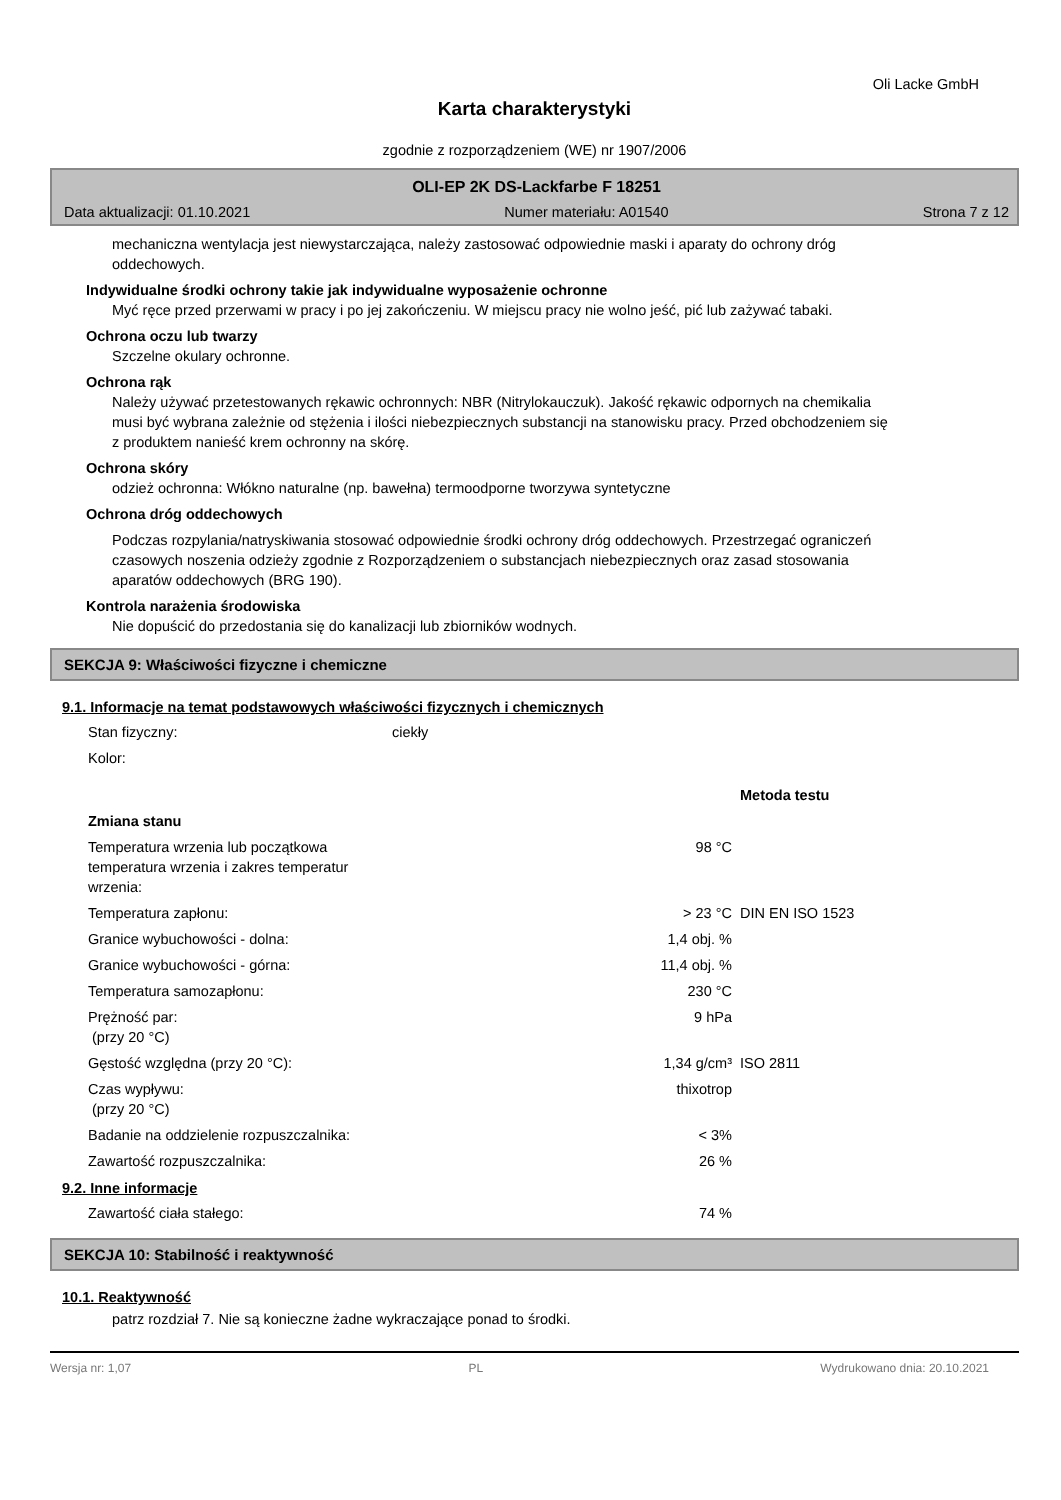Oli Lacke GmbH
Karta charakterystyki
zgodnie z rozporządzeniem (WE) nr 1907/2006
OLI-EP 2K DS-Lackfarbe F 18251
Data aktualizacji: 01.10.2021 Numer materiału: A01540 Strona 7 z 12
mechaniczna wentylacja jest niewystarczająca, należy zastosować odpowiednie maski i aparaty do ochrony dróg oddechowych.
Indywidualne środki ochrony takie jak indywidualne wyposażenie ochronne
Myć ręce przed przerwami w pracy i po jej zakończeniu. W miejscu pracy nie wolno jeść, pić lub zażywać tabaki.
Ochrona oczu lub twarzy
Szczelne okulary ochronne.
Ochrona rąk
Należy używać przetestowanych rękawic ochronnych: NBR (Nitrylokauczuk). Jakość rękawic odpornych na chemikalia musi być wybrana zależnie od stężenia i ilości niebezpiecznych substancji na stanowisku pracy. Przed obchodzeniem się z produktem nanieść krem ochronny na skórę.
Ochrona skóry
odzież ochronna: Włókno naturalne (np. bawełna) termoodporne tworzywa syntetyczne
Ochrona dróg oddechowych
Podczas rozpylania/natryskiwania stosować odpowiednie środki ochrony dróg oddechowych. Przestrzegać ograniczeń czasowych noszenia odzieży zgodnie z Rozporządzeniem o substancjach niebezpiecznych oraz zasad stosowania aparatów oddechowych (BRG 190).
Kontrola narażenia środowiska
Nie dopuścić do przedostania się do kanalizacji lub zbiorników wodnych.
SEKCJA 9: Właściwości fizyczne i chemiczne
9.1. Informacje na temat podstawowych właściwości fizycznych i chemicznych
| Stan fizyczny: | ciekły | |
| Kolor: | | |
| | | Metoda testu |
| Zmiana stanu | | |
| Temperatura wrzenia lub początkowa temperatura wrzenia i zakres temperatur wrzenia: | 98 °C | |
| Temperatura zapłonu: | > 23 °C | DIN EN ISO 1523 |
| Granice wybuchowości - dolna: | 1,4 obj. % | |
| Granice wybuchowości - górna: | 11,4 obj. % | |
| Temperatura samozapłonu: | 230 °C | |
| Prężność par: (przy 20 °C) | 9 hPa | |
| Gęstość względna (przy 20 °C): | 1,34 g/cm³ | ISO 2811 |
| Czas wypływu: (przy 20 °C) | thixotrop | |
| Badanie na oddzielenie rozpuszczalnika: | < 3% | |
| Zawartość rozpuszczalnika: | 26 % | |
9.2. Inne informacje
| Zawartość ciała stałego: | 74 % |
SEKCJA 10: Stabilność i reaktywność
10.1. Reaktywność
patrz rozdział 7. Nie są konieczne żadne wykraczające ponad to środki.
Wersja nr: 1,07 PL Wydrukowano dnia: 20.10.2021